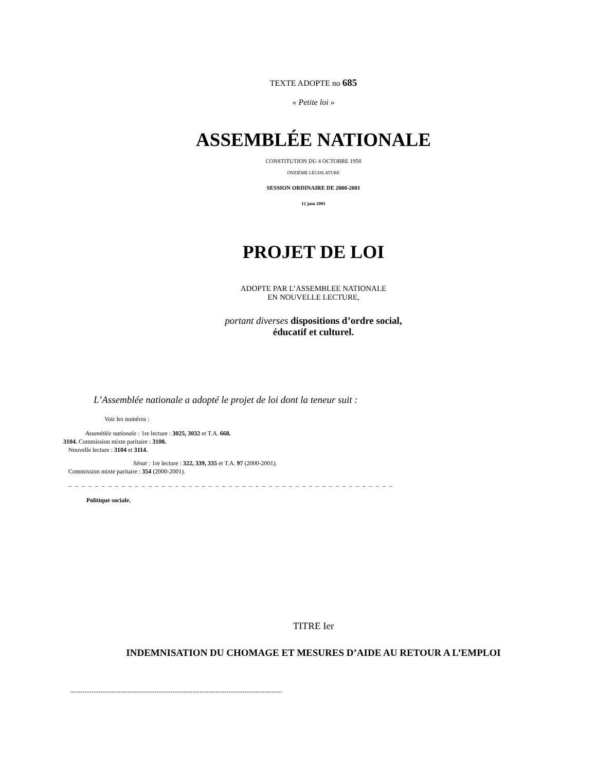TEXTE ADOPTE no 685
« Petite loi »
ASSEMBLÉE NATIONALE
CONSTITUTION DU 4 OCTOBRE 1958
ONZIÈME LÉGISLATURE
SESSION ORDINAIRE DE 2000-2001
12 juin 2001
PROJET DE LOI
ADOPTE PAR L’ASSEMBLEE NATIONALE
EN NOUVELLE LECTURE,
portant diverses dispositions d’ordre social,
éducatif et culturel.
L’Assemblée nationale a adopté le projet de loi dont la teneur suit :
Voir les numéros :
Assemblée nationale : 1re lecture : 3025, 3032 et T.A. 668.
3104. Commission mixte paritaire : 3108.
Nouvelle lecture : 3104 et 3114.
Sénat : 1re lecture : 322, 339, 335 et T.A. 97 (2000-2001).
Commission mixte paritaire : 354 (2000-2001).
_ _ _ _ _ _ _ _ _ _ _ _ _ _ _ _ _ _ _ _ _ _ _ _ _ _ _ _ _ _ _ _ _ _ _ _ _ _ _ _ _ _ _ _ _ _ _ _ _
Politique sociale.
TITRE Ier
INDEMNISATION DU CHOMAGE ET MESURES D’AIDE AU RETOUR A L’EMPLOI
......................................................................................................................